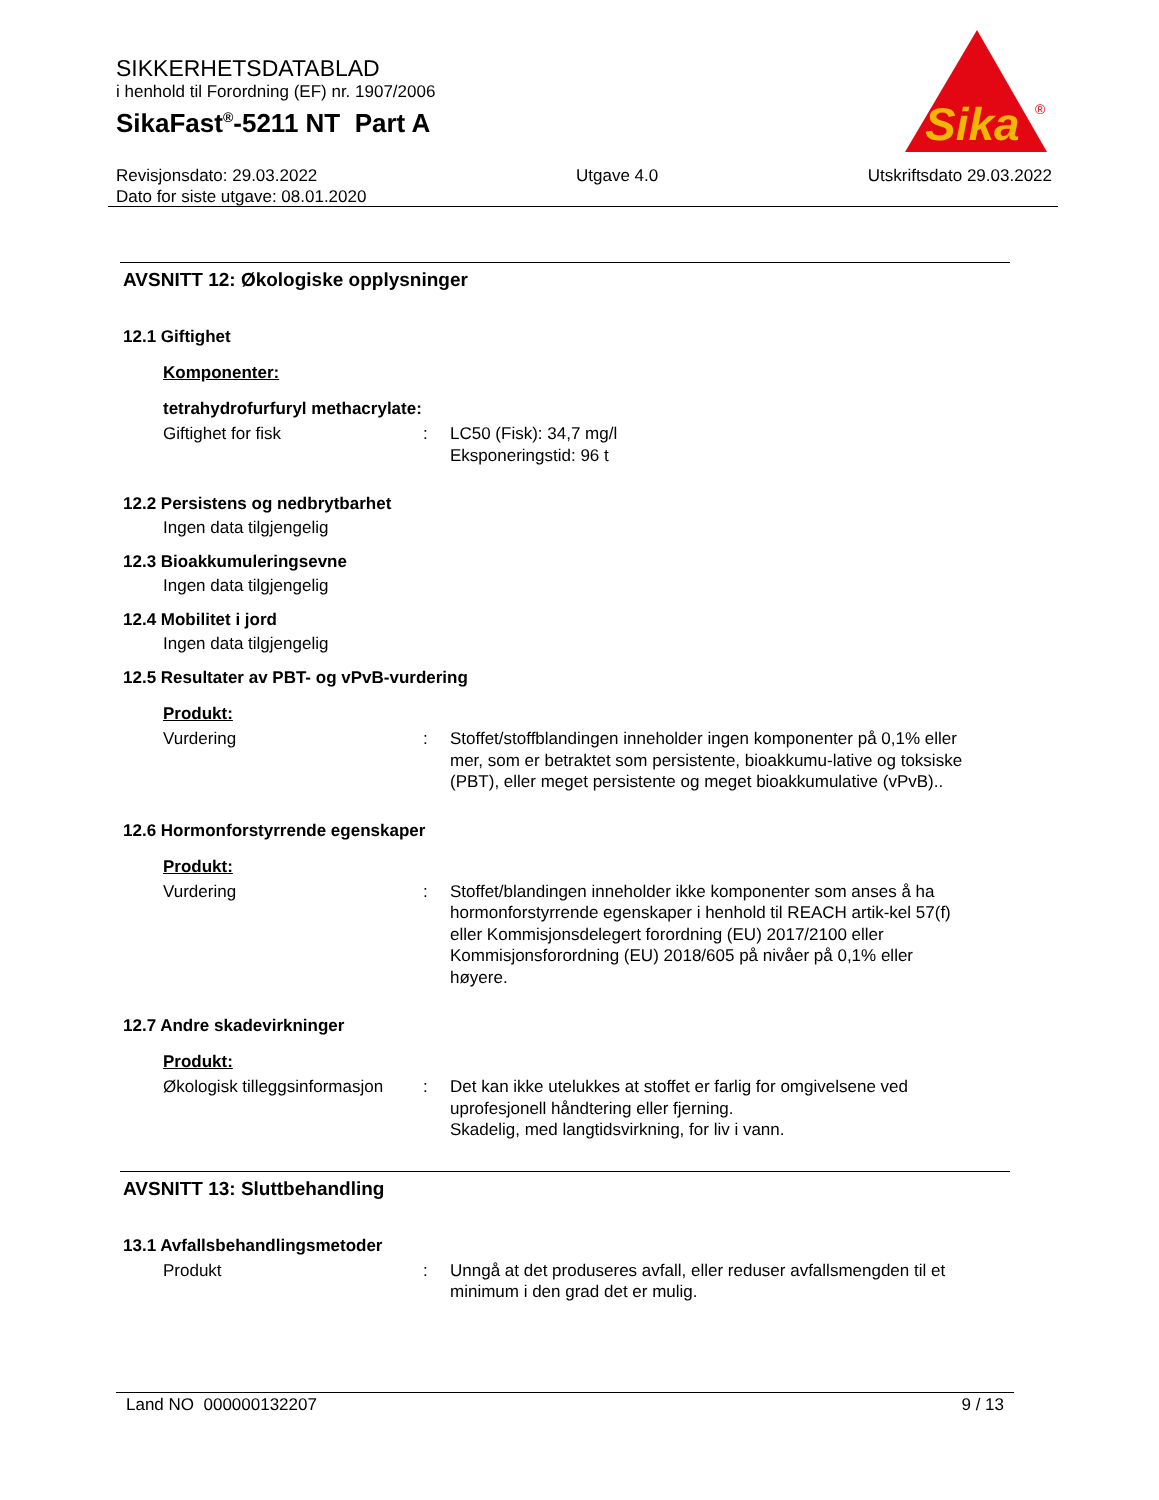SIKKERHETSDATABLAD
i henhold til Forordning (EF) nr. 1907/2006
SikaFast<sup>®</sup>-5211 NT Part A
Sika
®
Revisjonsdato: 29.03.2022
Dato for siste utgave: 08.01.2020
Utgave 4.0 Utskriftsdato 29.03.2022
AVSNITT 12: Økologiske opplysninger
12.1 Giftighet
Komponenter:
tetrahydrofurfuryl methacrylate:
Giftighet for fisk : LC50 (Fisk): 34,7 mg/l
Eksponeringstid: 96 t
12.2 Persistens og nedbrytbarhet
Ingen data tilgjengelig
12.3 Bioakkumuleringsevne
Ingen data tilgjengelig
12.4 Mobilitet i jord
Ingen data tilgjengelig
12.5 Resultater av PBT- og vPvB-vurdering
Produkt:
Vurdering : Stoffet/stoffblandingen inneholder ingen komponenter på 0,1% eller mer, som er betraktet som persistente, bioakkumu-lative og toksiske (PBT), eller meget persistente og meget bioakkumulative (vPvB)..
12.6 Hormonforstyrrende egenskaper
Produkt:
Vurdering : Stoffet/blandingen inneholder ikke komponenter som anses å ha hormonforstyrrende egenskaper i henhold til REACH artik-kel 57(f) eller Kommisjonsdelegert forordning (EU) 2017/2100 eller Kommisjonsforordning (EU) 2018/605 på nivåer på 0,1% eller høyere.
12.7 Andre skadevirkninger
Produkt:
Økologisk tilleggsinformasjon
: Det kan ikke utelukkes at stoffet er farlig for omgivelsene ved uprofesjonell håndtering eller fjerning.
Skadelig, med langtidsvirkning, for liv i vann.
AVSNITT 13: Sluttbehandling
13.1 Avfallsbehandlingsmetoder
Produkt : Unngå at det produseres avfall, eller reduser avfallsmengden til et minimum i den grad det er mulig.
Land NO 000000132207 9 / 13